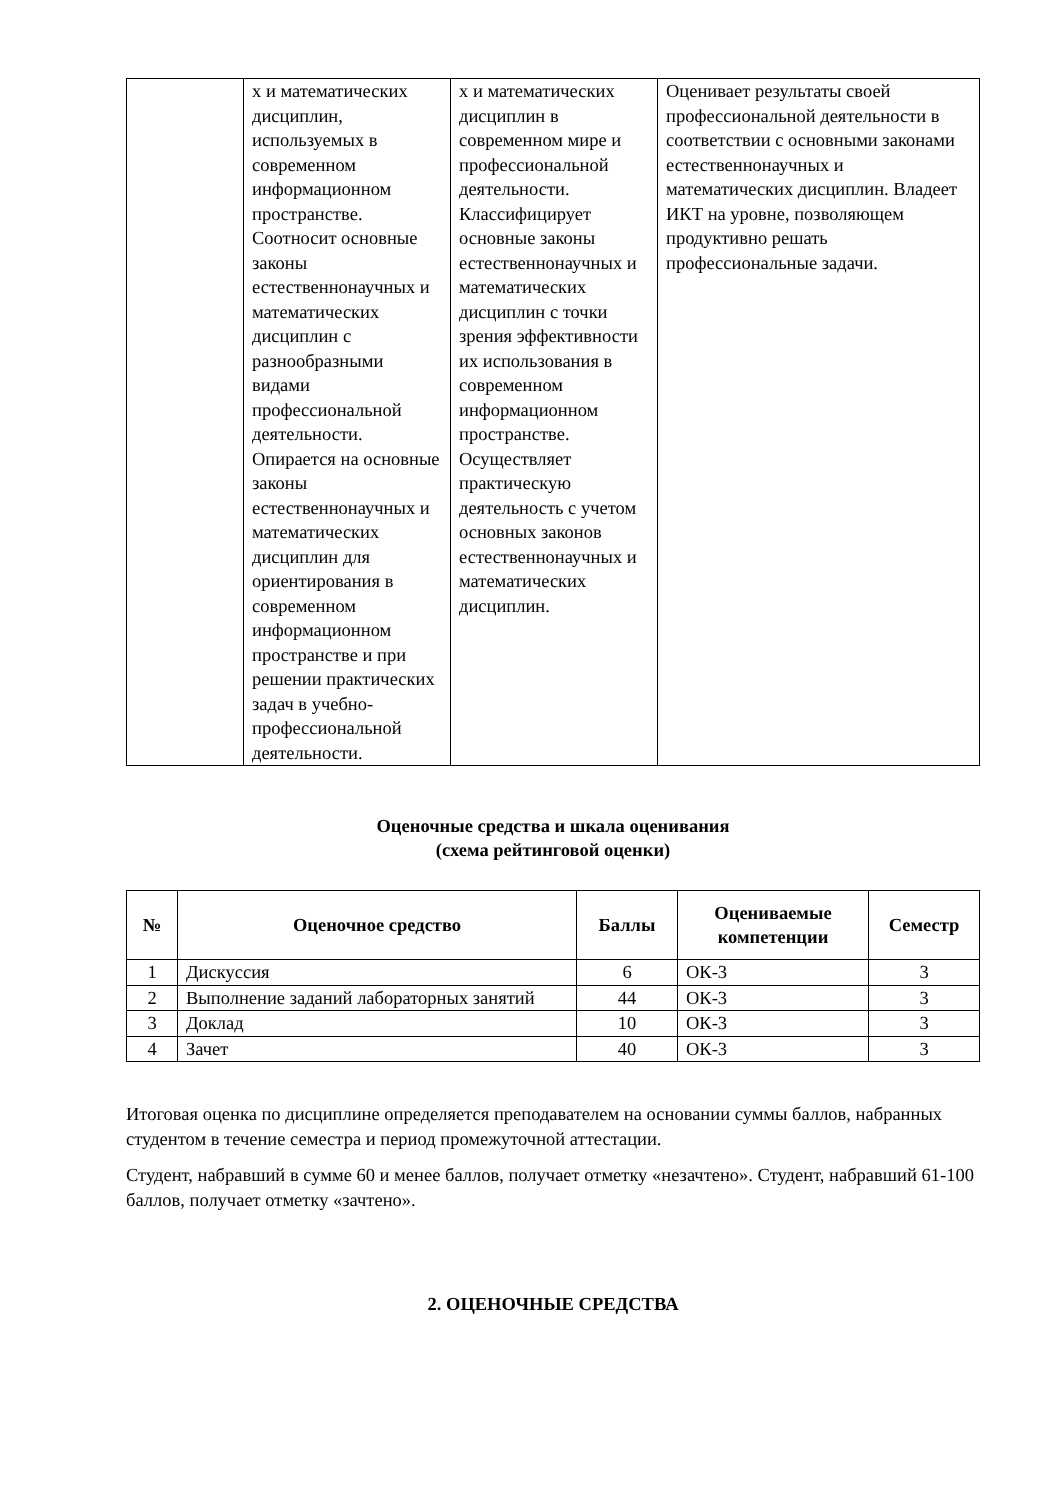| | х и математических дисциплин, используемых в современном информационном пространстве. Соотносит основные законы естественнонаучных и математических дисциплин с разнообразными видами профессиональной деятельности. Опирается на основные законы естественнонаучных и математических дисциплин для ориентирования в современном информационном пространстве и при решении практических задач в учебно-профессиональной деятельности. | х и математических дисциплин в современном мире и профессиональной деятельности. Классифицирует основные законы естественнонаучных и математических дисциплин с точки зрения эффективности их использования в современном информационном пространстве. Осуществляет практическую деятельность с учетом основных законов естественнонаучных и математических дисциплин. | Оценивает результаты своей профессиональной деятельности в соответствии с основными законами естественнонаучных и математических дисциплин. Владеет ИКТ на уровне, позволяющем продуктивно решать профессиональные задачи. |
Оценочные средства и шкала оценивания
(схема рейтинговой оценки)
| № | Оценочное средство | Баллы | Оцениваемые компетенции | Семестр |
| --- | --- | --- | --- | --- |
| 1 | Дискуссия | 6 | ОК-3 | 3 |
| 2 | Выполнение заданий лабораторных занятий | 44 | ОК-3 | 3 |
| 3 | Доклад | 10 | ОК-3 | 3 |
| 4 | Зачет | 40 | ОК-3 | 3 |
Итоговая оценка по дисциплине определяется преподавателем на основании суммы баллов, набранных студентом в течение семестра и период промежуточной аттестации.
Студент, набравший в сумме 60 и менее баллов, получает отметку «незачтено». Студент, набравший 61-100 баллов, получает отметку «зачтено».
2. ОЦЕНОЧНЫЕ СРЕДСТВА